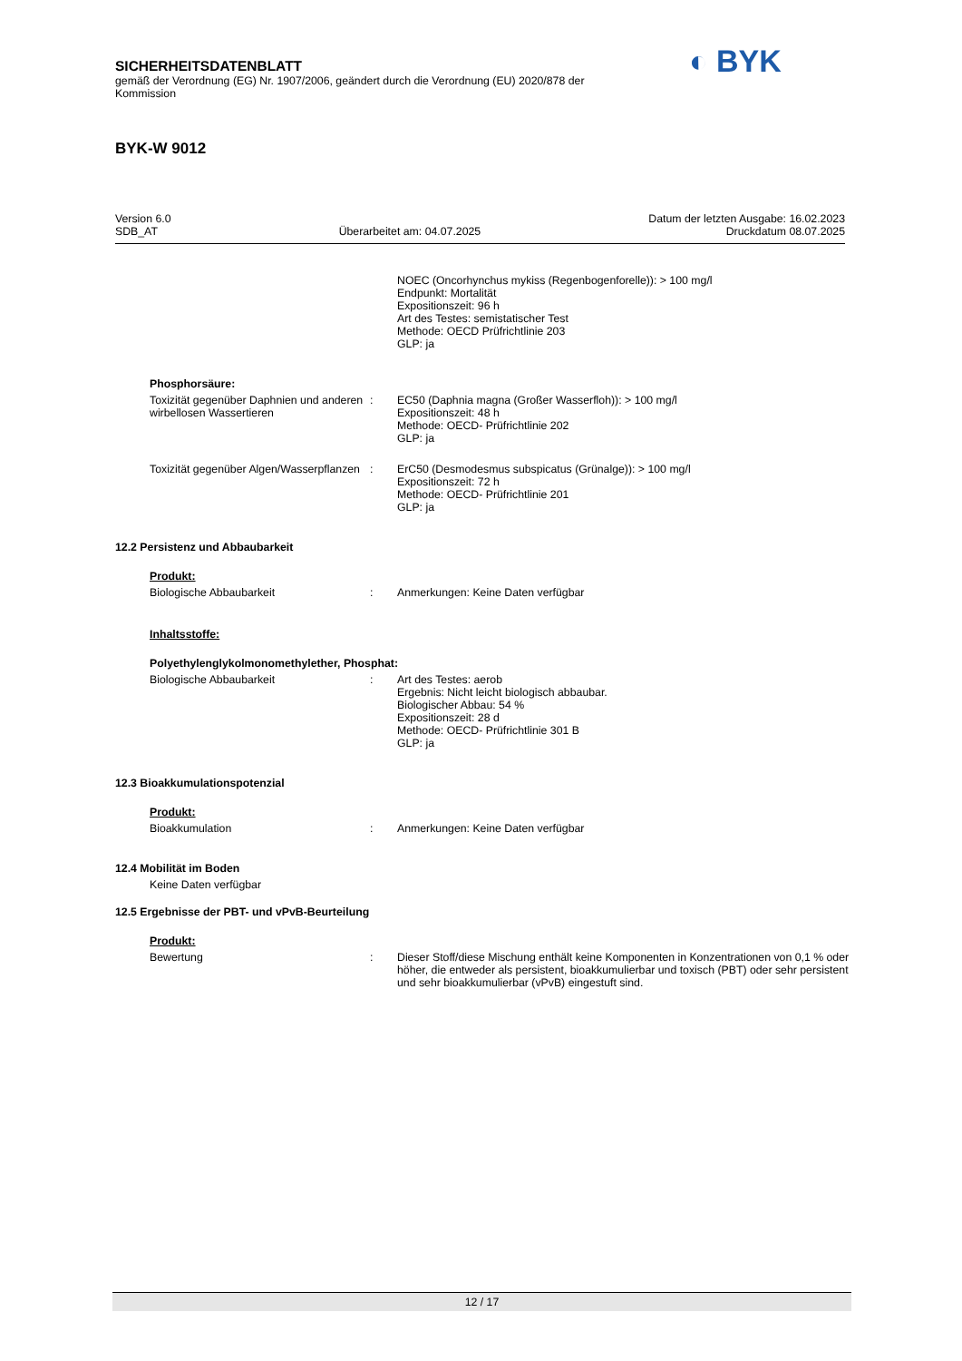SICHERHEITSDATENBLATT
gemäß der Verordnung (EG) Nr. 1907/2006, geändert durch die Verordnung (EU) 2020/878 der Kommission
◐ BYK
BYK-W 9012
Version 6.0
SDB_AT
Überarbeitet am: 04.07.2025 Datum der letzten Ausgabe: 16.02.2023
Druckdatum 08.07.2025
NOEC (Oncorhynchus mykiss (Regenbogenforelle)): > 100 mg/l
Endpunkt: Mortalität
Expositionszeit: 96 h
Art des Testes: semistatischer Test
Methode: OECD Prüfrichtlinie 203
GLP: ja
Phosphorsäure:
Toxizität gegenüber Daphnien und anderen wirbellosen Wassertieren
: EC50 (Daphnia magna (Großer Wasserfloh)): > 100 mg/l
Expositionszeit: 48 h
Methode: OECD- Prüfrichtlinie 202
GLP: ja
Toxizität gegenüber Algen/Wasserpflanzen
: ErC50 (Desmodesmus subspicatus (Grünalge)): > 100 mg/l
Expositionszeit: 72 h
Methode: OECD- Prüfrichtlinie 201
GLP: ja
12.2 Persistenz und Abbaubarkeit
Produkt:
Biologische Abbaubarkeit : Anmerkungen: Keine Daten verfügbar
Inhaltsstoffe:
Polyethylenglykolmonomethylether, Phosphat:
Biologische Abbaubarkeit : Art des Testes: aerob
Ergebnis: Nicht leicht biologisch abbaubar.
Biologischer Abbau: 54 %
Expositionszeit: 28 d
Methode: OECD- Prüfrichtlinie 301 B
GLP: ja
12.3 Bioakkumulationspotenzial
Produkt:
Bioakkumulation : Anmerkungen: Keine Daten verfügbar
12.4 Mobilität im Boden
Keine Daten verfügbar
12.5 Ergebnisse der PBT- und vPvB-Beurteilung
Produkt:
Bewertung : Dieser Stoff/diese Mischung enthält keine Komponenten in Konzentrationen von 0,1 % oder höher, die entweder als persistent, bioakkumulierbar und toxisch (PBT) oder sehr persistent und sehr bioakkumulierbar (vPvB) eingestuft sind.
12 / 17